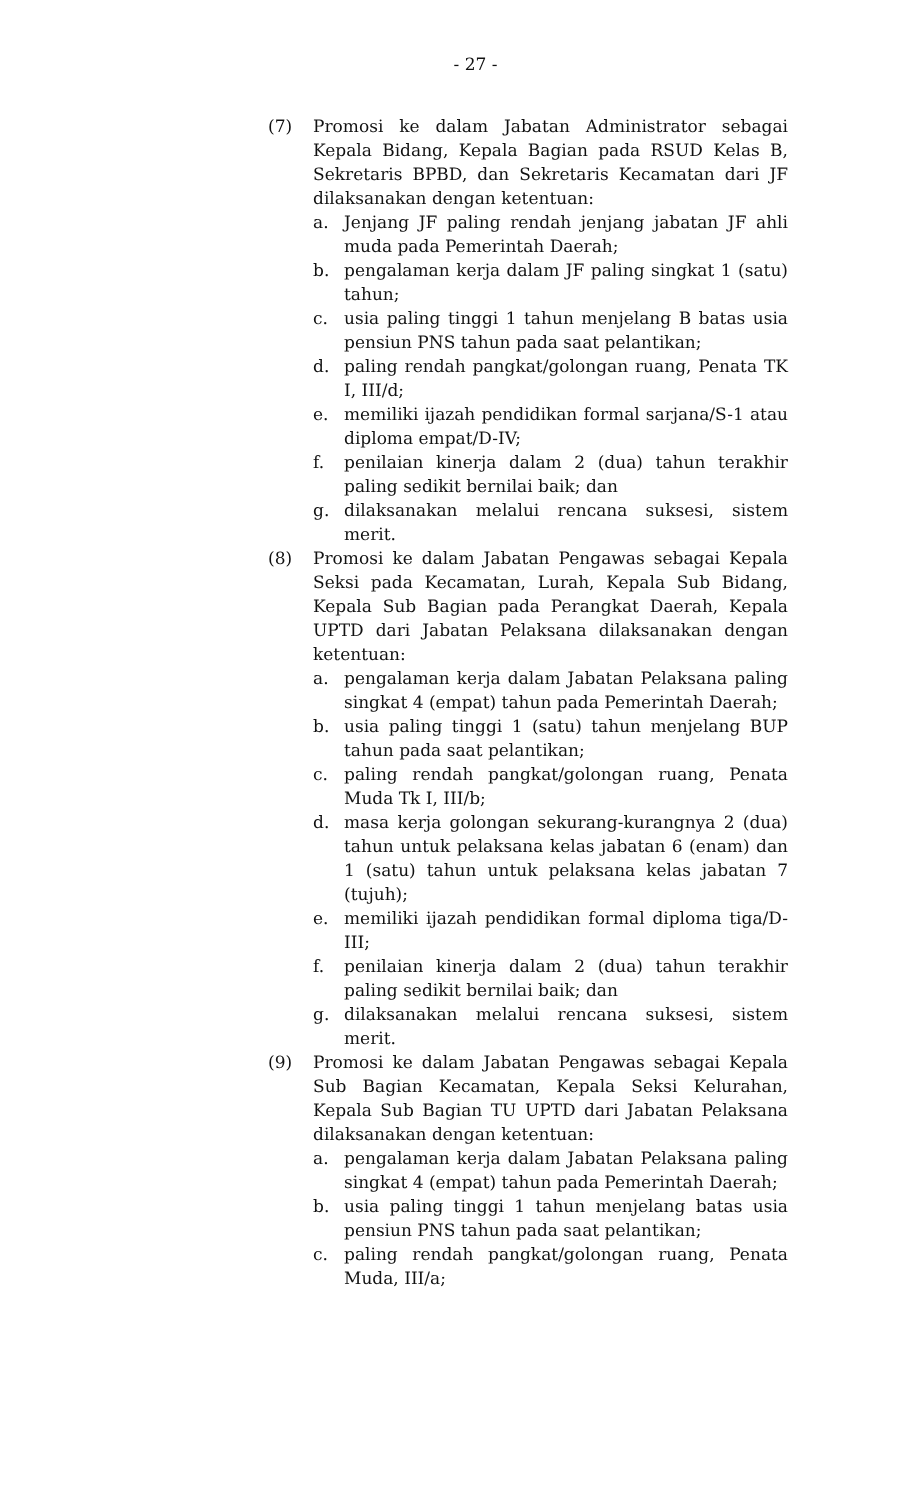- 27 -
(7) Promosi ke dalam Jabatan Administrator sebagai Kepala Bidang, Kepala Bagian pada RSUD Kelas B, Sekretaris BPBD, dan Sekretaris Kecamatan dari JF dilaksanakan dengan ketentuan:
a. Jenjang JF paling rendah jenjang jabatan JF ahli muda pada Pemerintah Daerah;
b. pengalaman kerja dalam JF paling singkat 1 (satu) tahun;
c. usia paling tinggi 1 tahun menjelang B batas usia pensiun PNS tahun pada saat pelantikan;
d. paling rendah pangkat/golongan ruang, Penata TK I, III/d;
e. memiliki ijazah pendidikan formal sarjana/S-1 atau diploma empat/D-IV;
f. penilaian kinerja dalam 2 (dua) tahun terakhir paling sedikit bernilai baik; dan
g. dilaksanakan melalui rencana suksesi, sistem merit.
(8) Promosi ke dalam Jabatan Pengawas sebagai Kepala Seksi pada Kecamatan, Lurah, Kepala Sub Bidang, Kepala Sub Bagian pada Perangkat Daerah, Kepala UPTD dari Jabatan Pelaksana dilaksanakan dengan ketentuan:
a. pengalaman kerja dalam Jabatan Pelaksana paling singkat 4 (empat) tahun pada Pemerintah Daerah;
b. usia paling tinggi 1 (satu) tahun menjelang BUP tahun pada saat pelantikan;
c. paling rendah pangkat/golongan ruang, Penata Muda Tk I, III/b;
d. masa kerja golongan sekurang-kurangnya 2 (dua) tahun untuk pelaksana kelas jabatan 6 (enam) dan 1 (satu) tahun untuk pelaksana kelas jabatan 7 (tujuh);
e. memiliki ijazah pendidikan formal diploma tiga/D-III;
f. penilaian kinerja dalam 2 (dua) tahun terakhir paling sedikit bernilai baik; dan
g. dilaksanakan melalui rencana suksesi, sistem merit.
(9) Promosi ke dalam Jabatan Pengawas sebagai Kepala Sub Bagian Kecamatan, Kepala Seksi Kelurahan, Kepala Sub Bagian TU UPTD dari Jabatan Pelaksana dilaksanakan dengan ketentuan:
a. pengalaman kerja dalam Jabatan Pelaksana paling singkat 4 (empat) tahun pada Pemerintah Daerah;
b. usia paling tinggi 1 tahun menjelang batas usia pensiun PNS tahun pada saat pelantikan;
c. paling rendah pangkat/golongan ruang, Penata Muda, III/a;